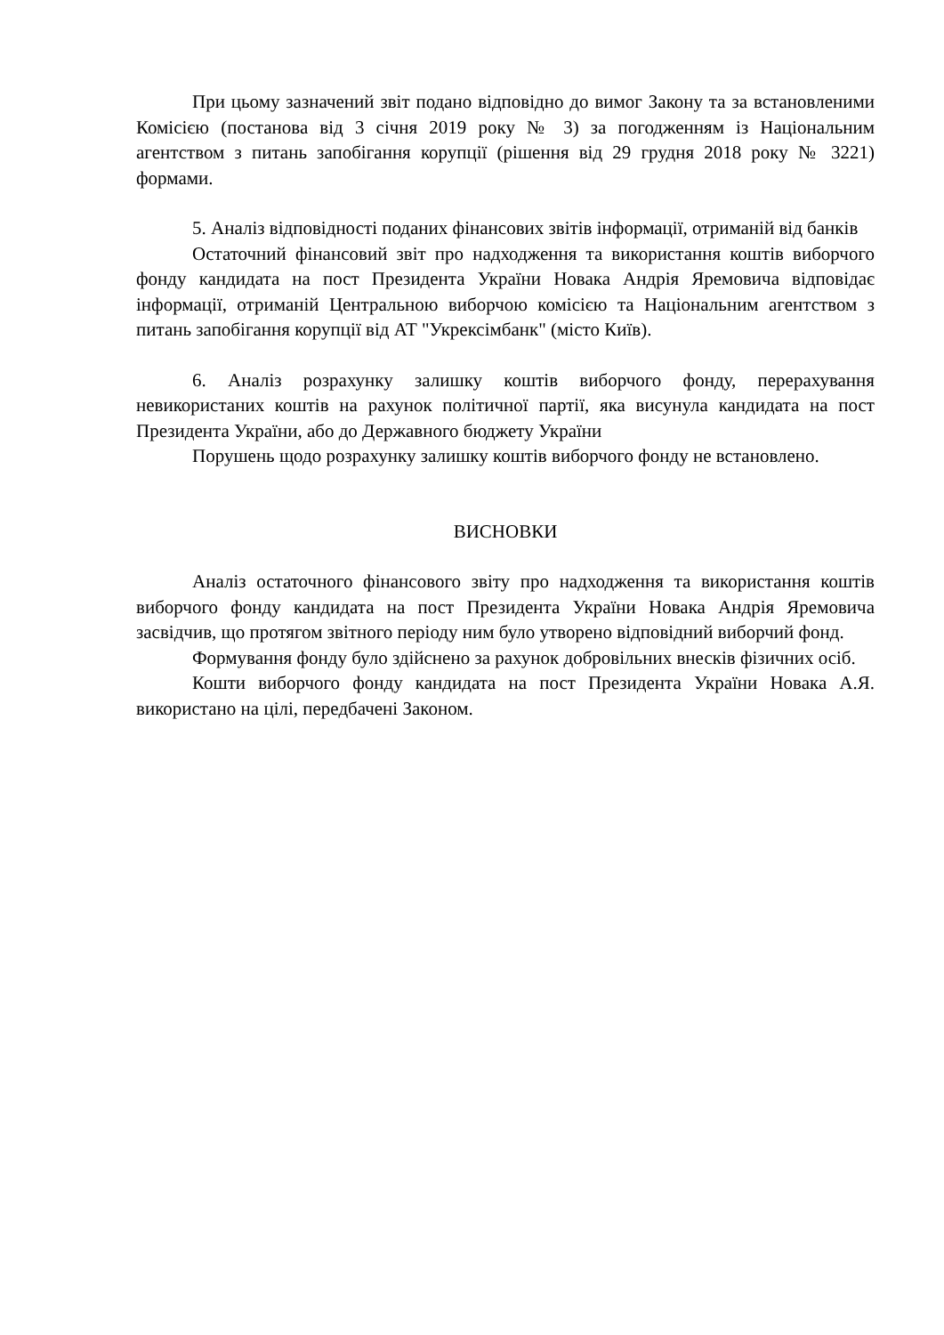При цьому зазначений звіт подано відповідно до вимог Закону та за встановленими Комісією (постанова від 3 січня 2019 року № 3) за погодженням із Національним агентством з питань запобігання корупції (рішення від 29 грудня 2018 року № 3221) формами.
5. Аналіз відповідності поданих фінансових звітів інформації, отриманій від банків
Остаточний фінансовий звіт про надходження та використання коштів виборчого фонду кандидата на пост Президента України Новака Андрія Яремовича відповідає інформації, отриманій Центральною виборчою комісією та Національним агентством з питань запобігання корупції від АТ "Укрексімбанк" (місто Київ).
6. Аналіз розрахунку залишку коштів виборчого фонду, перерахування невикористаних коштів на рахунок політичної партії, яка висунула кандидата на пост Президента України, або до Державного бюджету України
Порушень щодо розрахунку залишку коштів виборчого фонду не встановлено.
ВИСНОВКИ
Аналіз остаточного фінансового звіту про надходження та використання коштів виборчого фонду кандидата на пост Президента України Новака Андрія Яремовича засвідчив, що протягом звітного періоду ним було утворено відповідний виборчий фонд.
Формування фонду було здійснено за рахунок добровільних внесків фізичних осіб.
Кошти виборчого фонду кандидата на пост Президента України Новака А.Я. використано на цілі, передбачені Законом.